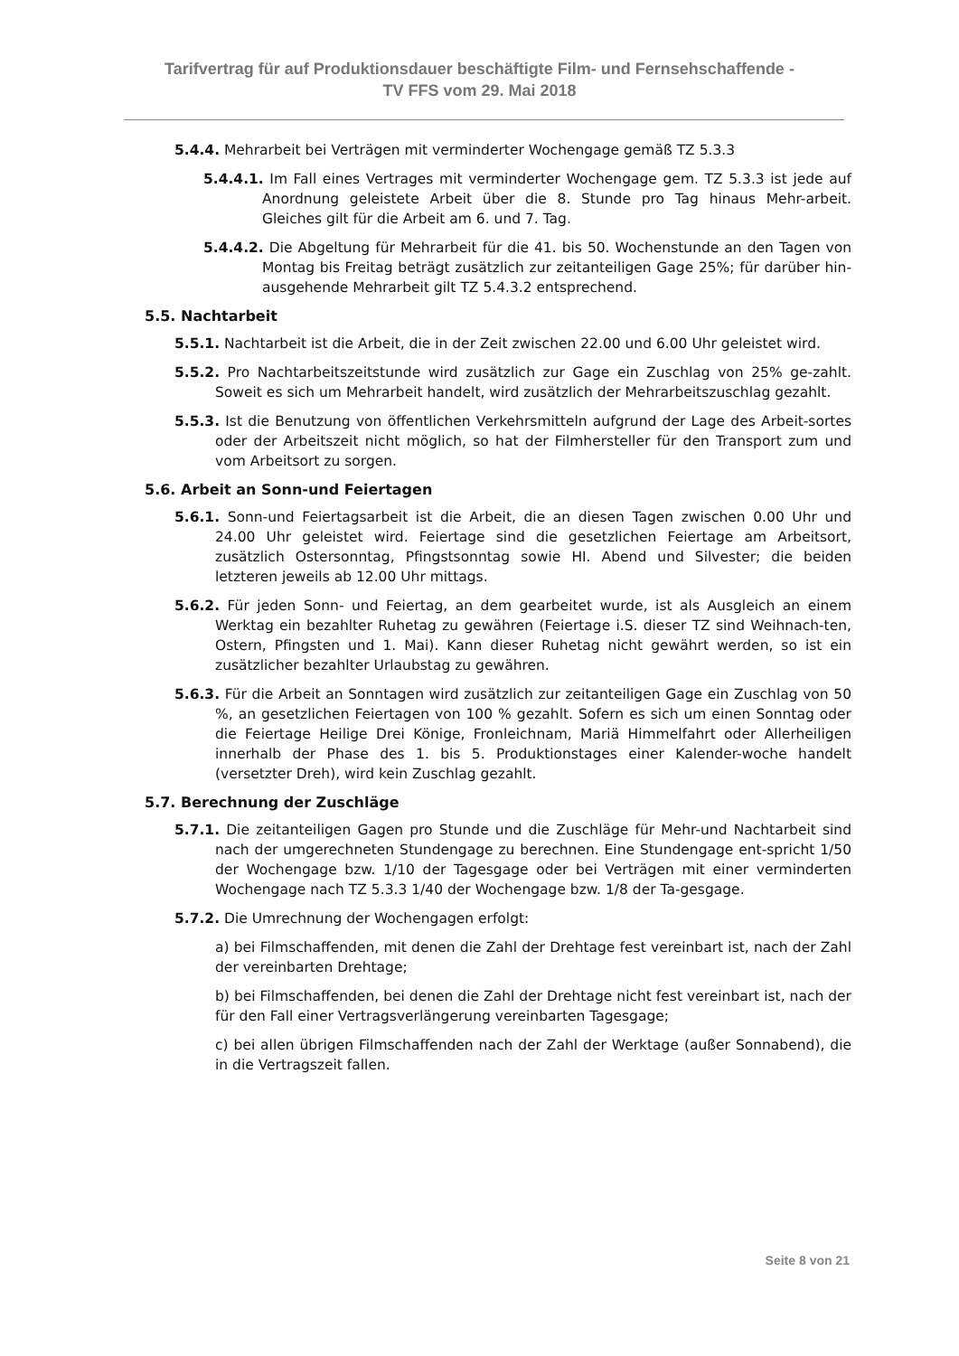Tarifvertrag für auf Produktionsdauer beschäftigte Film- und Fernsehschaffende -
TV FFS vom 29. Mai 2018
5.4.4. Mehrarbeit bei Verträgen mit verminderter Wochengage gemäß TZ 5.3.3
5.4.4.1. Im Fall eines Vertrages mit verminderter Wochengage gem. TZ 5.3.3 ist jede auf Anordnung geleistete Arbeit über die 8. Stunde pro Tag hinaus Mehr-arbeit. Gleiches gilt für die Arbeit am 6. und 7. Tag.
5.4.4.2. Die Abgeltung für Mehrarbeit für die 41. bis 50. Wochenstunde an den Tagen von Montag bis Freitag beträgt zusätzlich zur zeitanteiligen Gage 25%; für darüber hin-ausgehende Mehrarbeit gilt TZ 5.4.3.2 entsprechend.
5.5. Nachtarbeit
5.5.1. Nachtarbeit ist die Arbeit, die in der Zeit zwischen 22.00 und 6.00 Uhr geleistet wird.
5.5.2. Pro Nachtarbeitszeitstunde wird zusätzlich zur Gage ein Zuschlag von 25% ge-zahlt. Soweit es sich um Mehrarbeit handelt, wird zusätzlich der Mehrarbeitszuschlag gezahlt.
5.5.3. Ist die Benutzung von öffentlichen Verkehrsmitteln aufgrund der Lage des Arbeit-sortes oder der Arbeitszeit nicht möglich, so hat der Filmhersteller für den Transport zum und vom Arbeitsort zu sorgen.
5.6. Arbeit an Sonn-und Feiertagen
5.6.1. Sonn-und Feiertagsarbeit ist die Arbeit, die an diesen Tagen zwischen 0.00 Uhr und 24.00 Uhr geleistet wird. Feiertage sind die gesetzlichen Feiertage am Arbeitsort, zusätzlich Ostersonntag, Pfingstsonntag sowie HI. Abend und Silvester; die beiden letzteren jeweils ab 12.00 Uhr mittags.
5.6.2. Für jeden Sonn- und Feiertag, an dem gearbeitet wurde, ist als Ausgleich an einem Werktag ein bezahlter Ruhetag zu gewähren (Feiertage i.S. dieser TZ sind Weihnach-ten, Ostern, Pfingsten und 1. Mai). Kann dieser Ruhetag nicht gewährt werden, so ist ein zusätzlicher bezahlter Urlaubstag zu gewähren.
5.6.3. Für die Arbeit an Sonntagen wird zusätzlich zur zeitanteiligen Gage ein Zuschlag von 50 %, an gesetzlichen Feiertagen von 100 % gezahlt. Sofern es sich um einen Sonntag oder die Feiertage Heilige Drei Könige, Fronleichnam, Mariä Himmelfahrt oder Allerheiligen innerhalb der Phase des 1. bis 5. Produktionstages einer Kalender-woche handelt (versetzter Dreh), wird kein Zuschlag gezahlt.
5.7. Berechnung der Zuschläge
5.7.1. Die zeitanteiligen Gagen pro Stunde und die Zuschläge für Mehr-und Nachtarbeit sind nach der umgerechneten Stundengage zu berechnen. Eine Stundengage ent-spricht 1/50 der Wochengage bzw. 1/10 der Tagesgage oder bei Verträgen mit einer verminderten Wochengage nach TZ 5.3.3 1/40 der Wochengage bzw. 1/8 der Ta-gesgage.
5.7.2. Die Umrechnung der Wochengagen erfolgt:
a) bei Filmschaffenden, mit denen die Zahl der Drehtage fest vereinbart ist, nach der Zahl der vereinbarten Drehtage;
b) bei Filmschaffenden, bei denen die Zahl der Drehtage nicht fest vereinbart ist, nach der für den Fall einer Vertragsverlängerung vereinbarten Tagesgage;
c) bei allen übrigen Filmschaffenden nach der Zahl der Werktage (außer Sonnabend), die in die Vertragszeit fallen.
Seite 8 von 21